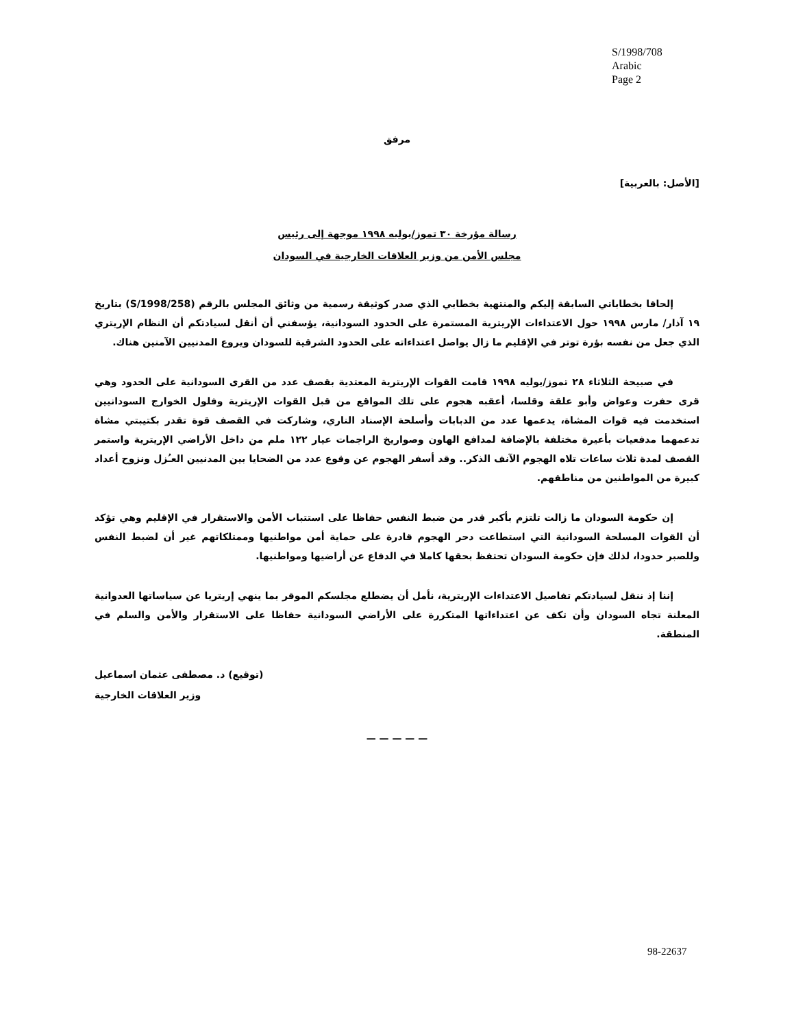S/1998/708
Arabic
Page 2
مرفق
[الأصل: بالعربية]
رسالة مؤرخة ٣٠ تموز/يوليه ١٩٩٨ موجهة إلى رئيس
مجلس الأمن من وزير العلاقات الخارجية في السودان
إلحاقا بخطاباتي السابقة إليكم والمنتهية بخطابي الذي صدر كوثيقة رسمية من وثائق المجلس بالرقم (S/1998/258) بتاريخ ١٩ آذار/ مارس ١٩٩٨ حول الاعتداءات الإريترية المستمرة على الحدود السودانية، يؤسفني أن أنقل لسيادتكم أن النظام الإريتري الذي جعل من نفسه بؤرة توتر في الإقليم ما زال يواصل اعتداءاته على الحدود الشرقية للسودان ويروع المدنيين الآمنين هناك.
في صبيحة الثلاثاء ٢٨ تموز/يوليه ١٩٩٨ قامت القوات الإريترية المعتدية بقصف عدد من القرى السودانية على الحدود وهي قرى حفرت وعواض وأبو علقة وقلسا، أعقبه هجوم على تلك المواقع من قبل القوات الإريترية وفلول الخوارج السودانيين استخدمت فيه قوات المشاة، يدعمها عدد من الدبابات وأسلحة الإسناد الناري، وشاركت في القصف قوة تقدر بكتيبتي مشاة تدعمهما مدفعيات بأعيرة مختلفة بالإضافة لمدافع الهاون وصواريخ الراجمات عيار ١٢٢ ملم من داخل الأراضي الإريترية واستمر القصف لمدة ثلاث ساعات تلاه الهجوم الآنف الذكر.. وقد أسفر الهجوم عن وقوع عدد من الضحايا بين المدنيين العـُزل ونزوح أعداد كبيرة من المواطنين من مناطقهم.
إن حكومة السودان ما زالت تلتزم بأكبر قدر من ضبط النفس حفاظا على استتباب الأمن والاستقرار في الإقليم وهي تؤكد أن القوات المسلحة السودانية التي استطاعت دحر الهجوم قادرة على حماية أمن مواطنيها وممتلكاتهم غير أن لضبط النفس وللصبر حدودا، لذلك فإن حكومة السودان تحتفظ بحقها كاملا في الدفاع عن أراضيها ومواطنيها.
إننا إذ ننقل لسيادتكم تفاصيل الاعتداءات الإريترية، نأمل أن يضطلع مجلسكم الموقر بما ينهي إريتريا عن سياساتها العدوانية المعلنة تجاه السودان وأن تكف عن اعتداءاتها المتكررة على الأراضي السودانية حفاظا على الاستقرار والأمن والسلم في المنطقة.
(توقيع) د. مصطفى عثمان اسماعيل
وزير العلاقات الخارجية
— — — — —
98-22637